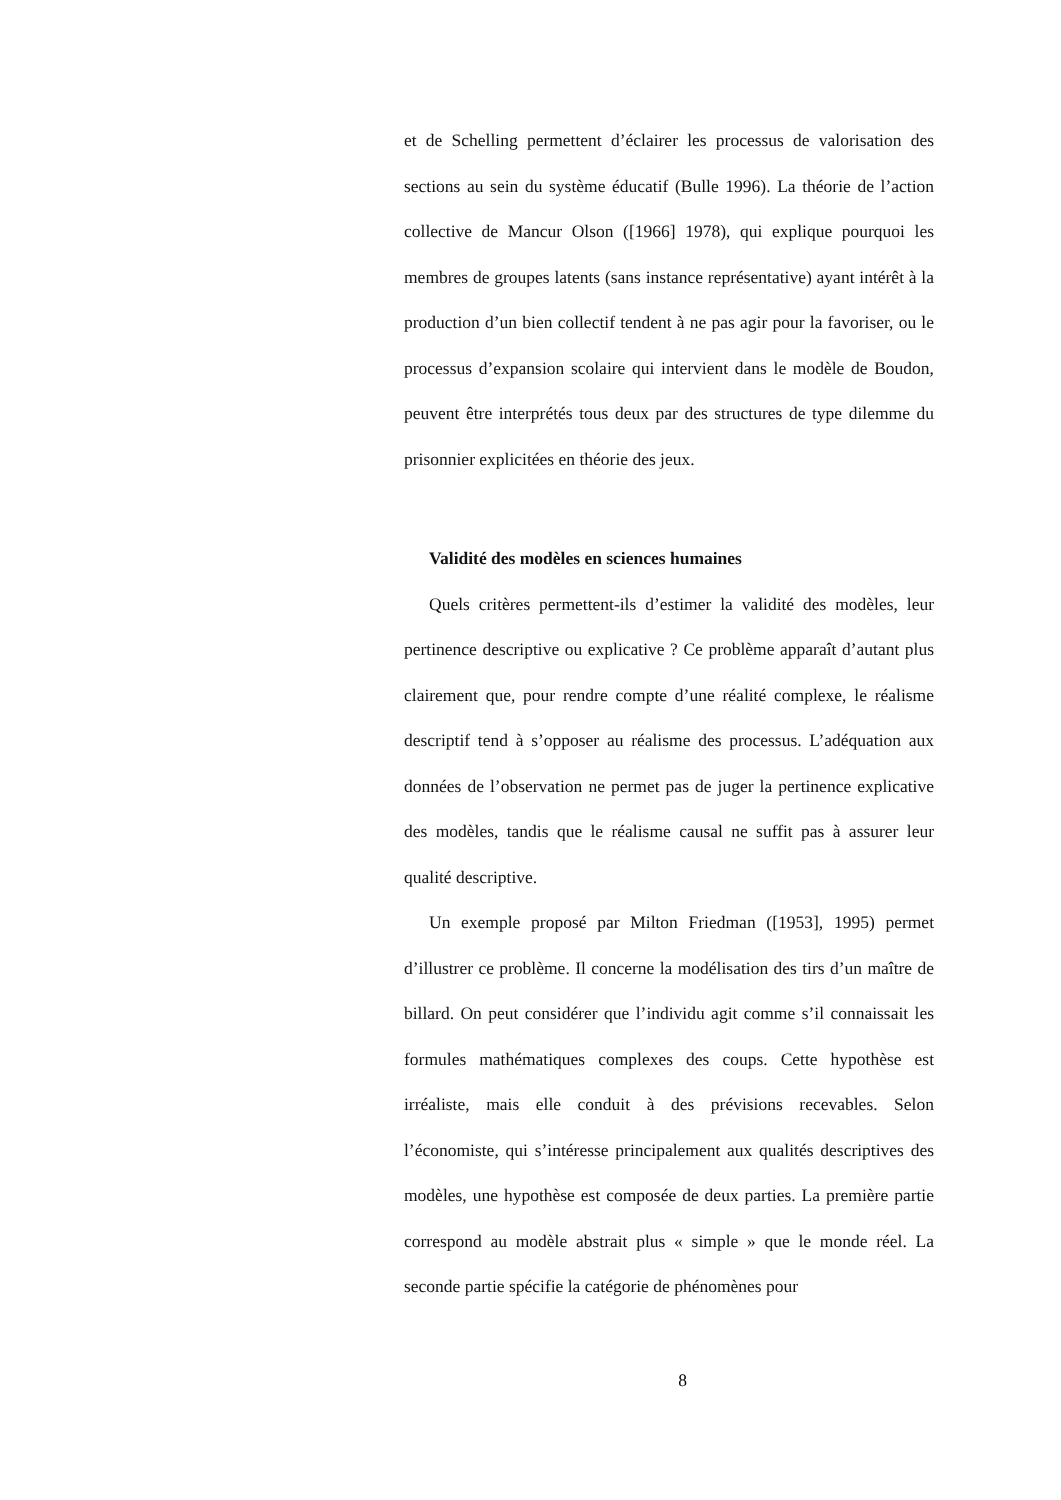et de Schelling permettent d’éclairer les processus de valorisation des sections au sein du système éducatif (Bulle 1996). La théorie de l’action collective de Mancur Olson ([1966] 1978), qui explique pourquoi les membres de groupes latents (sans instance représentative) ayant intérêt à la production d’un bien collectif tendent à ne pas agir pour la favoriser, ou le processus d’expansion scolaire qui intervient dans le modèle de Boudon, peuvent être interprétés tous deux par des structures de type dilemme du prisonnier explicitées en théorie des jeux.
Validité des modèles en sciences humaines
Quels critères permettent-ils d’estimer la validité des modèles, leur pertinence descriptive ou explicative ? Ce problème apparaît d’autant plus clairement que, pour rendre compte d’une réalité complexe, le réalisme descriptif tend à s’opposer au réalisme des processus. L’adéquation aux données de l’observation ne permet pas de juger la pertinence explicative des modèles, tandis que le réalisme causal ne suffit pas à assurer leur qualité descriptive.
Un exemple proposé par Milton Friedman ([1953], 1995) permet d’illustrer ce problème. Il concerne la modélisation des tirs d’un maître de billard. On peut considérer que l’individu agit comme s’il connaissait les formules mathématiques complexes des coups. Cette hypothèse est irréaliste, mais elle conduit à des prévisions recevables. Selon l’économiste, qui s’intéresse principalement aux qualités descriptives des modèles, une hypothèse est composée de deux parties. La première partie correspond au modèle abstrait plus « simple » que le monde réel. La seconde partie spécifie la catégorie de phénomènes pour
8